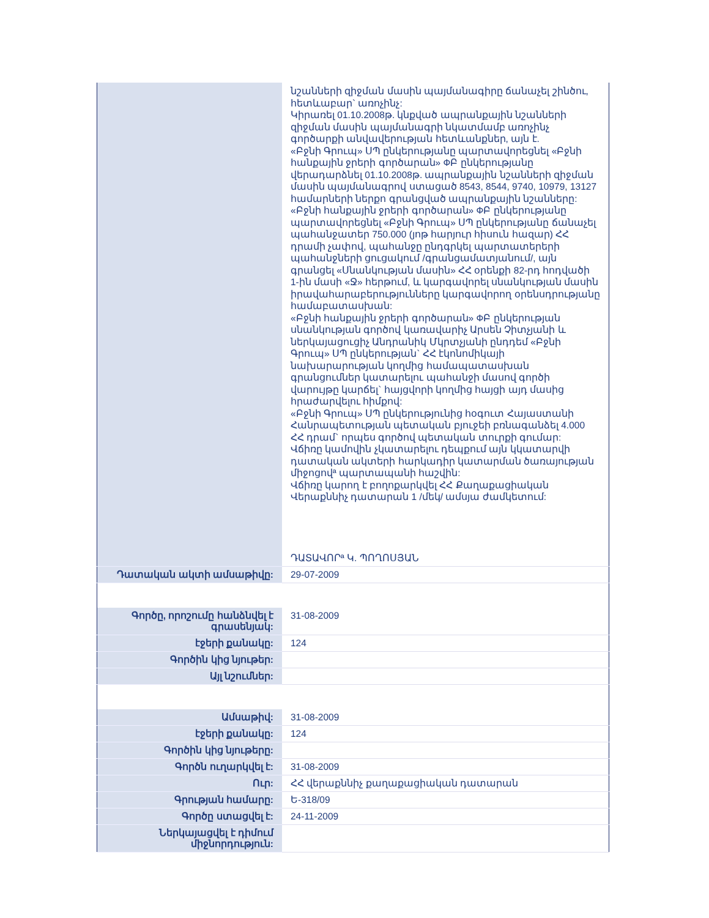| | նշանների զիջման մասին պայմանագիրը ճանաչել շինծու, հետևաբար` առոչինչ: Կիրառել 01.10.2008թ. կնքված ապրանքային նշանների զիջման մասին պայմանագրի նկատմամբ առոչինչ գործարքի անվավերության հետևանքներ, այն է. «Բջնի Գրուպ» ՍՊ ընկերությանը պարտավորեցնել «Բջնի հանքային ջրերի գործարան» ФԲ ընկերությանը վերադարձնել 01.10.2008թ. ապրանքային նշանների զիջման մասին պայմանագրով ստացած 8543, 8544, 9740, 10979, 13127 համարների ներքո գրանցված ապրանքային նշանները: «Բջնի հանքային ջրերի գործարան» ФԲ ընկերությանը պարտավորեցնել «Բջնի Գրուպ» ՍՊ ընկերությանը ճանաչել պահանջատեր 750.000 (յոթ հարյուր հիսուն հազար) ՀՀ դրամի չափով, պահանջը ընդգրկել պարտատերերի պահանջների ցուցակում /գրանցամատյանում/, այն գրանցել «Սնանկության մասին» ՀՀ օրենքի 82-րդ հոդվածի 1-ին մասի «Ջ» հերթում, և կարգավորել սնանկության մասին իրավահարաբերությունները կարգավորող օրենսդրությանը համաբատասխան: «Բջնի հանքային ջրերի գործարան» ФԲ ընկերության սնանկության գործով կառավարիչ Արսեն Չիտչյանի և ներկայացուցիչ Անդրանիկ Մկրտչյանի ընդդեմ «Բջնի Գրուպ» ՍՊ ընկերության` ՀՀ էկոնոմիկայի նախարարության կողմից համապատասխան գրանցումներ կատարելու պահանջի մասով գործի վարույթը կարճել` հայցվորի կողմից հայցի այդ մասից հրաժարվելու հիմքով: «Բջնի Գրուպ» ՍՊ ընկերությունից հօգուտ Հայաստանի Հանրապետության պետական բյուջեի բռնագանձել 4.000 ՀՀ դրամ` որպես գործով պետական տուրքի գումար: Վճիռը կամովին չկատարելու դեպքում այն կկատարվի դատական ակտերի հարկադիր կատարման ծառայության միջոցովª պարտապանի հաշվին: Վճիռը կարող է բողոքարկվել ՀՀ Քաղաքացիական Վերաքննիչ դատարան 1 /մեկ/ ամսյա ժամկետում: ԴԱՏԱՎՈՐª Կ. ՊՈՂՈՍՅԱՆ |
| Դատական ակտի ամսաթիվը: | 29-07-2009 |
| Գործը, որոշումը հանձնվել է գրասենյակ: | 31-08-2009 |
| էջերի քանակը: | 124 |
| Գործին կից նյութեր: | |
| Այլ նշումներ: | |
| Ամսաթիվ: | 31-08-2009 |
| էջերի քանակը: | 124 |
| Գործին կից նյութերը: | |
| Գործն ուղարկվել է: | 31-08-2009 |
| Ուր: | ՀՀ վերաքննիչ քաղաքացիական դատարան |
| Գրության համարը: | Ե-318/09 |
| Գործը ստացվել է: | 24-11-2009 |
| Ներկայացվել է դիմում միջնորդություն: | |